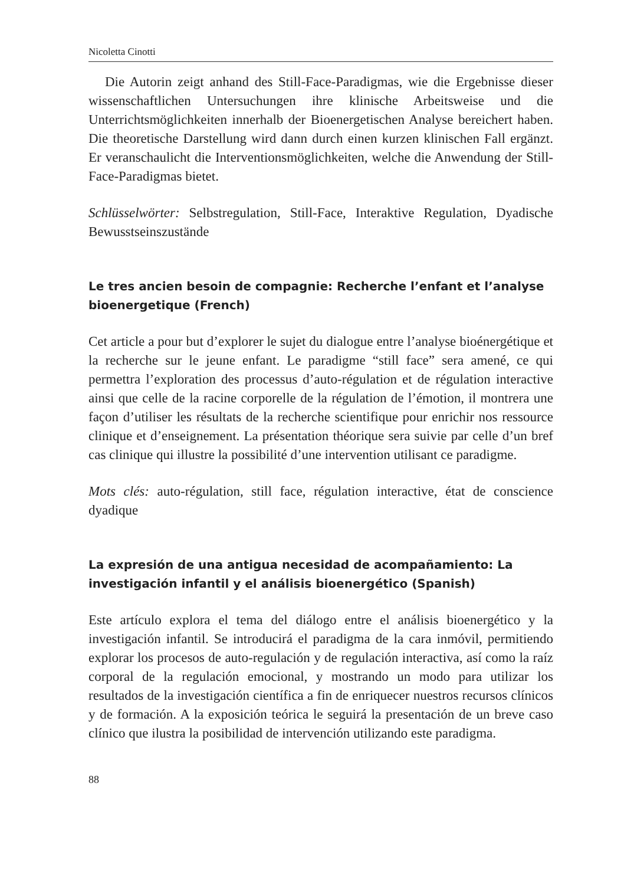Nicoletta Cinotti
Die Autorin zeigt anhand des Still-Face-Paradigmas, wie die Ergebnisse dieser wissenschaftlichen Untersuchungen ihre klinische Arbeitsweise und die Unterrichtsmöglichkeiten innerhalb der Bioenergetischen Analyse bereichert haben. Die theoretische Darstellung wird dann durch einen kurzen klinischen Fall ergänzt. Er veranschaulicht die Interventionsmöglichkeiten, welche die Anwendung der Still-Face-Paradigmas bietet.
Schlüsselwörter: Selbstregulation, Still-Face, Interaktive Regulation, Dyadische Bewusstseinszustände
Le tres ancien besoin de compagnie: Recherche l’enfant et l’analyse bioenergetique (French)
Cet article a pour but d’explorer le sujet du dialogue entre l’analyse bioénergétique et la recherche sur le jeune enfant. Le paradigme “still face” sera amené, ce qui permettra l’exploration des processus d’auto-régulation et de régulation interactive ainsi que celle de la racine corporelle de la régulation de l’émotion, il montrera une façon d’utiliser les résultats de la recherche scientifique pour enrichir nos ressource clinique et d’enseignement. La présentation théorique sera suivie par celle d’un bref cas clinique qui illustre la possibilité d’une intervention utilisant ce paradigme.
Mots clés: auto-régulation, still face, régulation interactive, état de conscience dyadique
La expresión de una antigua necesidad de acompañamiento: La investigación infantil y el análisis bioenergético (Spanish)
Este artículo explora el tema del diálogo entre el análisis bioenergético y la investigación infantil. Se introducirá el paradigma de la cara inmóvil, permitiendo explorar los procesos de auto-regulación y de regulación interactiva, así como la raíz corporal de la regulación emocional, y mostrando un modo para utilizar los resultados de la investigación científica a fin de enriquecer nuestros recursos clínicos y de formación. A la exposición teórica le seguirá la presentación de un breve caso clínico que ilustra la posibilidad de intervención utilizando este paradigma.
88